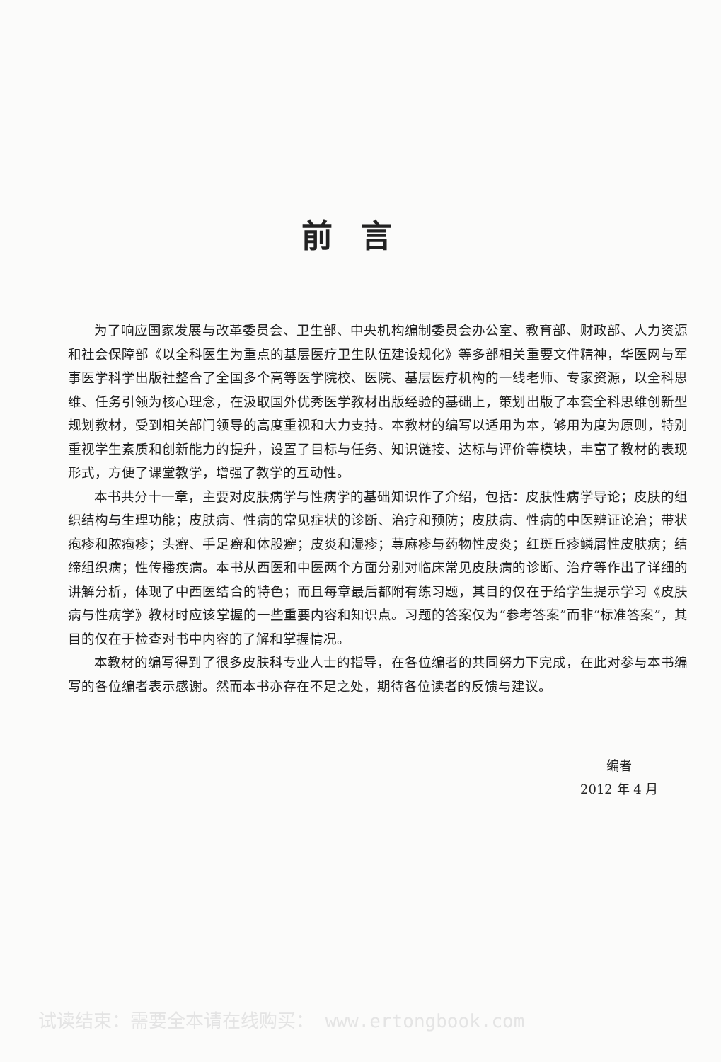前言
为了响应国家发展与改革委员会、卫生部、中央机构编制委员会办公室、教育部、财政部、人力资源和社会保障部《以全科医生为重点的基层医疗卫生队伍建设规化》等多部相关重要文件精神，华医网与军事医学科学出版社整合了全国多个高等医学院校、医院、基层医疗机构的一线老师、专家资源，以全科思维、任务引领为核心理念，在汲取国外优秀医学教材出版经验的基础上，策划出版了本套全科思维创新型规划教材，受到相关部门领导的高度重视和大力支持。本教材的编写以适用为本，够用为度为原则，特别重视学生素质和创新能力的提升，设置了目标与任务、知识链接、达标与评价等模块，丰富了教材的表现形式，方便了课堂教学，增强了教学的互动性。
本书共分十一章，主要对皮肤病学与性病学的基础知识作了介绍，包括：皮肤性病学导论；皮肤的组织结构与生理功能；皮肤病、性病的常见症状的诊断、治疗和预防；皮肤病、性病的中医辨证论治；带状疱疹和脓疱疹；头癣、手足癣和体股癣；皮炎和湿疹；荨麻疹与药物性皮炎；红斑丘疹鳞屑性皮肤病；结缔组织病；性传播疾病。本书从西医和中医两个方面分别对临床常见皮肤病的诊断、治疗等作出了详细的讲解分析，体现了中西医结合的特色；而且每章最后都附有练习题，其目的仅在于给学生提示学习《皮肤病与性病学》教材时应该掌握的一些重要内容和知识点。习题的答案仅为“参考答案”而非“标准答案”，其目的仅在于检查对书中内容的了解和掌握情况。
本教材的编写得到了很多皮肤科专业人士的指导，在各位编者的共同努力下完成，在此对参与本书编写的各位编者表示感谢。然而本书亦存在不足之处，期待各位读者的反馈与建议。
编者
2012 年 4 月
试读结束：需要全本请在线购买： www.ertongbook.com